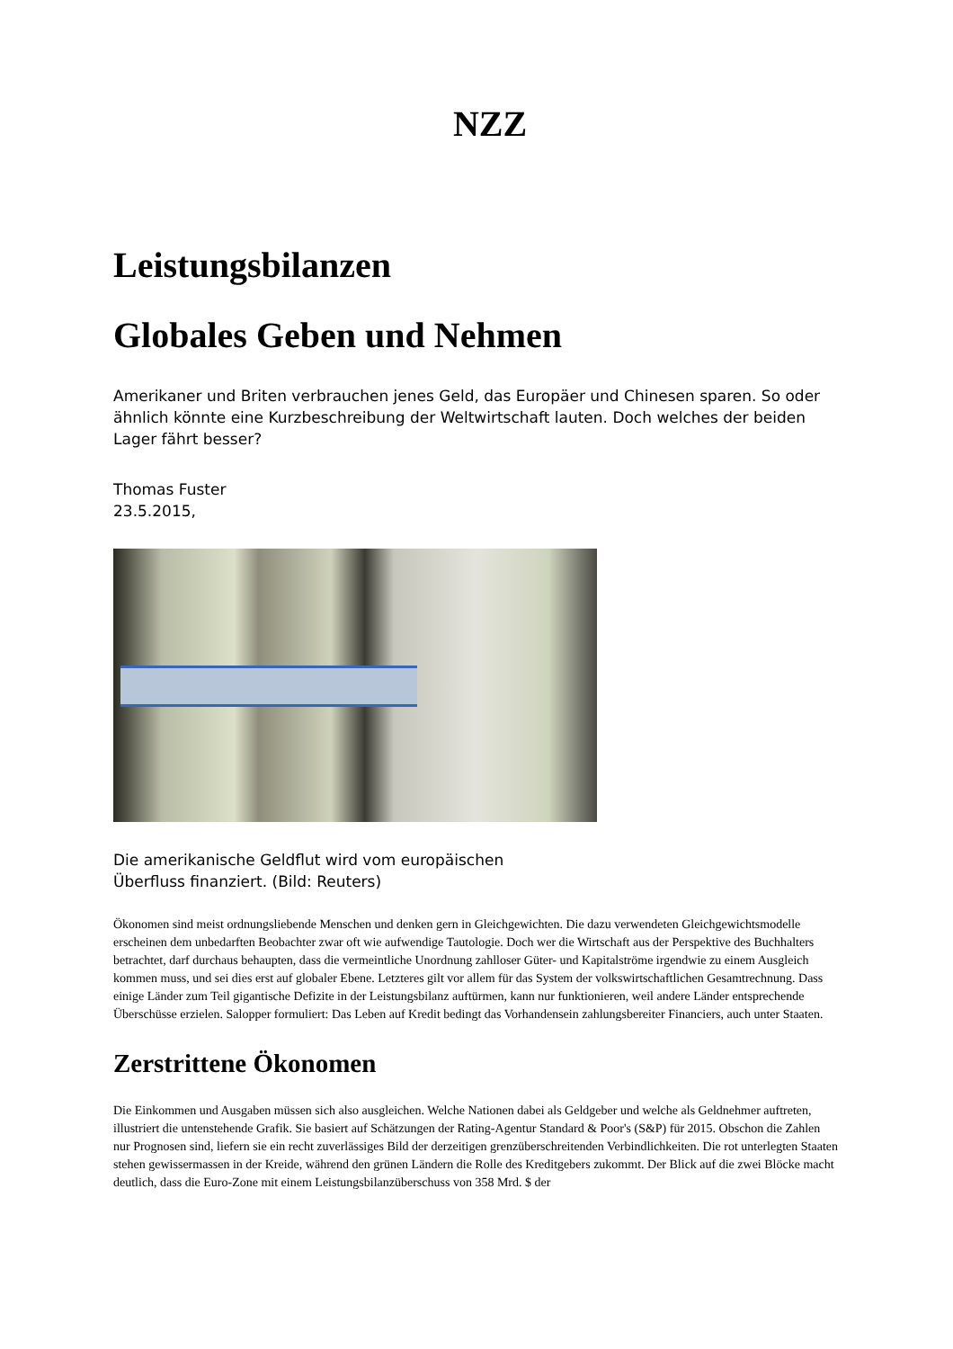NZZ
Leistungsbilanzen
Globales Geben und Nehmen
Amerikaner und Briten verbrauchen jenes Geld, das Europäer und Chinesen sparen. So oder ähnlich könnte eine Kurzbeschreibung der Weltwirtschaft lauten. Doch welches der beiden Lager fährt besser?
Thomas Fuster
23.5.2015,
Die amerikanische Geldflut wird vom europäischen Überfluss finanziert. (Bild: Reuters)
Ökonomen sind meist ordnungsliebende Menschen und denken gern in Gleichgewichten. Die dazu verwendeten Gleichgewichtsmodelle erscheinen dem unbedarften Beobachter zwar oft wie aufwendige Tautologie. Doch wer die Wirtschaft aus der Perspektive des Buchhalters betrachtet, darf durchaus behaupten, dass die vermeintliche Unordnung zahlloser Güter- und Kapitalströme irgendwie zu einem Ausgleich kommen muss, und sei dies erst auf globaler Ebene. Letzteres gilt vor allem für das System der volkswirtschaftlichen Gesamtrechnung. Dass einige Länder zum Teil gigantische Defizite in der Leistungsbilanz auftürmen, kann nur funktionieren, weil andere Länder entsprechende Überschüsse erzielen. Salopper formuliert: Das Leben auf Kredit bedingt das Vorhandensein zahlungsbereiter Financiers, auch unter Staaten.
Zerstrittene Ökonomen
Die Einkommen und Ausgaben müssen sich also ausgleichen. Welche Nationen dabei als Geldgeber und welche als Geldnehmer auftreten, illustriert die untenstehende Grafik. Sie basiert auf Schätzungen der Rating-Agentur Standard & Poor's (S&P) für 2015. Obschon die Zahlen nur Prognosen sind, liefern sie ein recht zuverlässiges Bild der derzeitigen grenzüberschreitenden Verbindlichkeiten. Die rot unterlegten Staaten stehen gewissermassen in der Kreide, während den grünen Ländern die Rolle des Kreditgebers zukommt. Der Blick auf die zwei Blöcke macht deutlich, dass die Euro-Zone mit einem Leistungsbilanzüberschuss von 358 Mrd. $ der